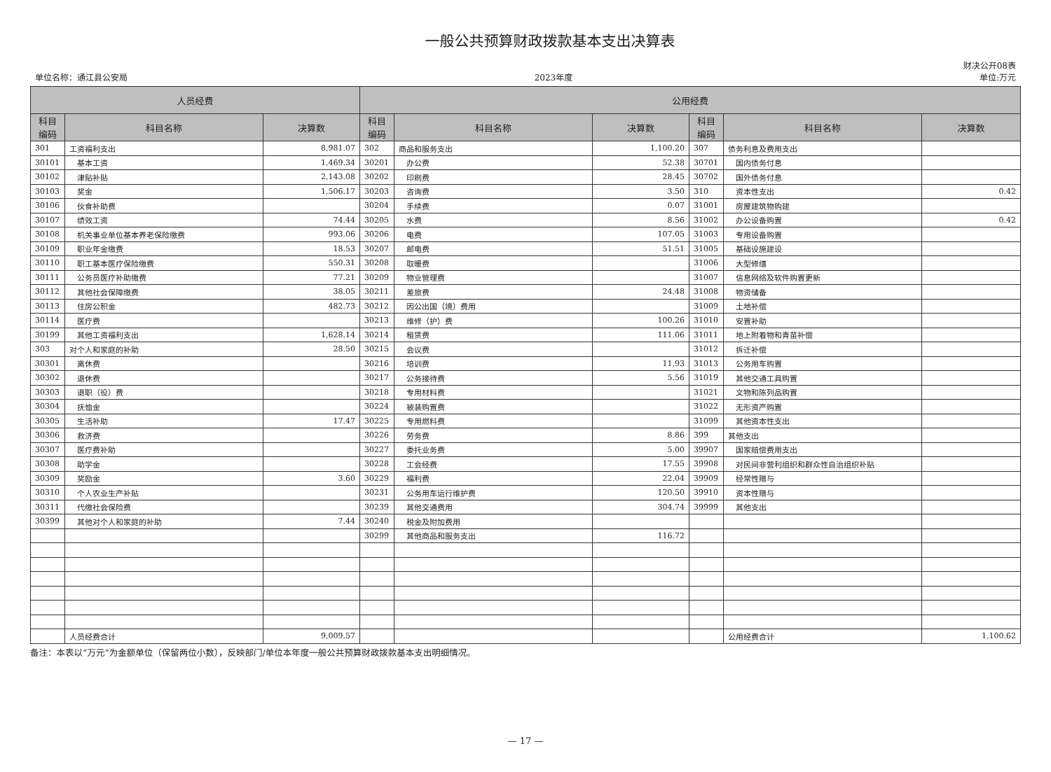一般公共预算财政拨款基本支出决算表
财决公开08表
单位名称：通江县公安局 2023年度 单位:万元
| 人员经费 | | | 公用经费 | | | | | |
| --- | --- | --- | --- | --- | --- | --- | --- | --- |
| 科目 编码 | 科目名称 | 决算数 | 科目 编码 | 科目名称 | 决算数 | 科目 编码 | 科目名称 | 决算数 |
| 301 | 工资福利支出 | 8,981.07 | 302 | 商品和服务支出 | 1,100.20 | 307 | 债务利息及费用支出 | |
| 30101 | 基本工资 | 1,469.34 | 30201 | 办公费 | 52.38 | 30701 | 国内债务付息 | |
| 30102 | 津贴补贴 | 2,143.08 | 30202 | 印刷费 | 28.45 | 30702 | 国外债务付息 | |
| 30103 | 奖金 | 1,506.17 | 30203 | 咨询费 | 3.50 | 310 | 资本性支出 | 0.42 |
| 30106 | 伙食补助费 | | 30204 | 手续费 | 0.07 | 31001 | 房屋建筑物购建 | |
| 30107 | 绩效工资 | 74.44 | 30205 | 水费 | 8.56 | 31002 | 办公设备购置 | 0.42 |
| 30108 | 机关事业单位基本养老保险缴费 | 993.06 | 30206 | 电费 | 107.05 | 31003 | 专用设备购置 | |
| 30109 | 职业年金缴费 | 18.53 | 30207 | 邮电费 | 51.51 | 31005 | 基础设施建设 | |
| 30110 | 职工基本医疗保险缴费 | 550.31 | 30208 | 取暖费 | | 31006 | 大型修缮 | |
| 30111 | 公务员医疗补助缴费 | 77.21 | 30209 | 物业管理费 | | 31007 | 信息网络及软件购置更新 | |
| 30112 | 其他社会保障缴费 | 38.05 | 30211 | 差旅费 | 24.48 | 31008 | 物资储备 | |
| 30113 | 住房公积金 | 482.73 | 30212 | 因公出国（境）费用 | | 31009 | 土地补偿 | |
| 30114 | 医疗费 | | 30213 | 维修（护）费 | 100.26 | 31010 | 安置补助 | |
| 30199 | 其他工资福利支出 | 1,628.14 | 30214 | 租赁费 | 111.06 | 31011 | 地上附着物和青苗补偿 | |
| 303 | 对个人和家庭的补助 | 28.50 | 30215 | 会议费 | | 31012 | 拆迁补偿 | |
| 30301 | 离休费 | | 30216 | 培训费 | 11.93 | 31013 | 公务用车购置 | |
| 30302 | 退休费 | | 30217 | 公务接待费 | 5.56 | 31019 | 其他交通工具购置 | |
| 30303 | 退职（役）费 | | 30218 | 专用材料费 | | 31021 | 文物和陈列品购置 | |
| 30304 | 抚恤金 | | 30224 | 被装购置费 | | 31022 | 无形资产购置 | |
| 30305 | 生活补助 | 17.47 | 30225 | 专用燃料费 | | 31099 | 其他资本性支出 | |
| 30306 | 救济费 | | 30226 | 劳务费 | 8.86 | 399 | 其他支出 | |
| 30307 | 医疗费补助 | | 30227 | 委托业务费 | 5.00 | 39907 | 国家赔偿费用支出 | |
| 30308 | 助学金 | | 30228 | 工会经费 | 17.55 | 39908 | 对民间非营利组织和群众性自治组织补贴 | |
| 30309 | 奖励金 | 3.60 | 30229 | 福利费 | 22.04 | 39909 | 经常性赠与 | |
| 30310 | 个人农业生产补贴 | | 30231 | 公务用车运行维护费 | 120.50 | 39910 | 资本性赠与 | |
| 30311 | 代缴社会保险费 | | 30239 | 其他交通费用 | 304.74 | 39999 | 其他支出 | |
| 30399 | 其他对个人和家庭的补助 | 7.44 | 30240 | 税金及附加费用 | | | | |
| | | | 30299 | 其他商品和服务支出 | 116.72 | | | |
| | 人员经费合计 | 9,009.57 | | | | | 公用经费合计 | 1,100.62 |
备注：本表以“万元”为金额单位（保留两位小数），反映部门/单位本年度一般公共预算财政拨款基本支出明细情况。
— 17 —